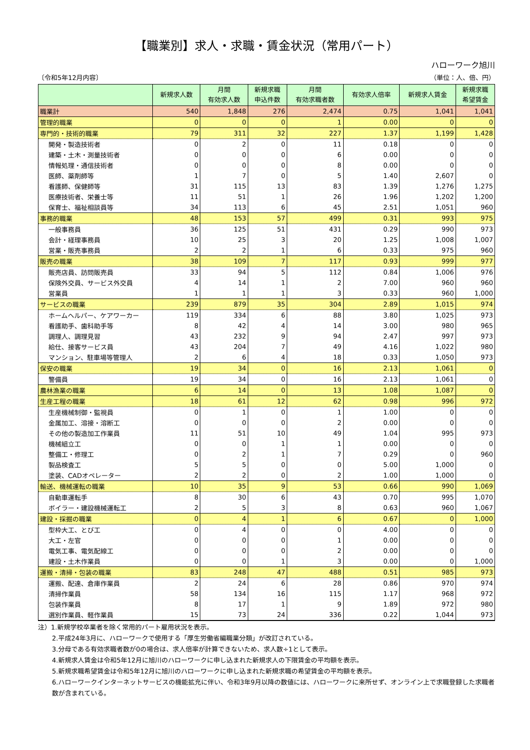【職業別】求人・求職・賃金状況（常用パート）
ハローワーク旭川
〔令和5年12月内容〕 （単位：人、倍、円）
| | 新規求人数 | 月間 有効求人数 | 新規求職 申込件数 | 月間 有効求職者数 | 有効求人倍率 | 新規求人賃金 | 新規求職 希望賃金 |
| --- | --- | --- | --- | --- | --- | --- | --- |
| 職業計 | 540 | 1,848 | 276 | 2,474 | 0.75 | 1,041 | 1,041 |
| 管理的職業 | 0 | 0 | 0 | 1 | 0.00 | 0 | 0 |
| 専門的・技術的職業 | 79 | 311 | 32 | 227 | 1.37 | 1,199 | 1,428 |
| 開発・製造技術者 | 0 | 2 | 0 | 11 | 0.18 | 0 | 0 |
| 建築・土木・測量技術者 | 0 | 0 | 0 | 6 | 0.00 | 0 | 0 |
| 情報処理・通信技術者 | 0 | 0 | 0 | 8 | 0.00 | 0 | 0 |
| 医師、薬剤師等 | 1 | 7 | 0 | 5 | 1.40 | 2,607 | 0 |
| 看護師、保健師等 | 31 | 115 | 13 | 83 | 1.39 | 1,276 | 1,275 |
| 医療技術者、栄養士等 | 11 | 51 | 1 | 26 | 1.96 | 1,202 | 1,200 |
| 保育士、福祉相談員等 | 34 | 113 | 6 | 45 | 2.51 | 1,051 | 960 |
| 事務的職業 | 48 | 153 | 57 | 499 | 0.31 | 993 | 975 |
| 一般事務員 | 36 | 125 | 51 | 431 | 0.29 | 990 | 973 |
| 会計・経理事務員 | 10 | 25 | 3 | 20 | 1.25 | 1,008 | 1,007 |
| 営業・販売事務員 | 2 | 2 | 1 | 6 | 0.33 | 975 | 960 |
| 販売の職業 | 38 | 109 | 7 | 117 | 0.93 | 999 | 977 |
| 販売店員、訪問販売員 | 33 | 94 | 5 | 112 | 0.84 | 1,006 | 976 |
| 保険外交員、サービス外交員 | 4 | 14 | 1 | 2 | 7.00 | 960 | 960 |
| 営業員 | 1 | 1 | 1 | 3 | 0.33 | 960 | 1,000 |
| サービスの職業 | 239 | 879 | 35 | 304 | 2.89 | 1,015 | 974 |
| ホームヘルパー、ケアワーカー | 119 | 334 | 6 | 88 | 3.80 | 1,025 | 973 |
| 看護助手、歯科助手等 | 8 | 42 | 4 | 14 | 3.00 | 980 | 965 |
| 調理人、調理見習 | 43 | 232 | 9 | 94 | 2.47 | 997 | 973 |
| 給仕、接客サービス員 | 43 | 204 | 7 | 49 | 4.16 | 1,022 | 980 |
| マンション、駐車場等管理人 | 2 | 6 | 4 | 18 | 0.33 | 1,050 | 973 |
| 保安の職業 | 19 | 34 | 0 | 16 | 2.13 | 1,061 | 0 |
| 警備員 | 19 | 34 | 0 | 16 | 2.13 | 1,061 | 0 |
| 農林漁業の職業 | 6 | 14 | 0 | 13 | 1.08 | 1,087 | 0 |
| 生産工程の職業 | 18 | 61 | 12 | 62 | 0.98 | 996 | 972 |
| 生産機械制御・監視員 | 0 | 1 | 0 | 1 | 1.00 | 0 | 0 |
| 金属加工、溶接・溶断工 | 0 | 0 | 0 | 2 | 0.00 | 0 | 0 |
| その他の製造加工作業員 | 11 | 51 | 10 | 49 | 1.04 | 995 | 973 |
| 機械組立工 | 0 | 0 | 1 | 1 | 0.00 | 0 | 0 |
| 整備工・修理工 | 0 | 2 | 1 | 7 | 0.29 | 0 | 960 |
| 製品検査工 | 5 | 5 | 0 | 0 | 5.00 | 1,000 | 0 |
| 塗装、CADオペレーター | 2 | 2 | 0 | 2 | 1.00 | 1,000 | 0 |
| 輸送、機械運転の職業 | 10 | 35 | 9 | 53 | 0.66 | 990 | 1,069 |
| 自動車運転手 | 8 | 30 | 6 | 43 | 0.70 | 995 | 1,070 |
| ボイラー・建設機械運転工 | 2 | 5 | 3 | 8 | 0.63 | 960 | 1,067 |
| 建設・採掘の職業 | 0 | 4 | 1 | 6 | 0.67 | 0 | 1,000 |
| 型枠大工、とび工 | 0 | 4 | 0 | 0 | 4.00 | 0 | 0 |
| 大工・左官 | 0 | 0 | 0 | 1 | 0.00 | 0 | 0 |
| 電気工事、電気配線工 | 0 | 0 | 0 | 2 | 0.00 | 0 | 0 |
| 建設・土木作業員 | 0 | 0 | 1 | 3 | 0.00 | 0 | 1,000 |
| 運搬・清掃・包装の職業 | 83 | 248 | 47 | 488 | 0.51 | 985 | 973 |
| 運搬、配達、倉庫作業員 | 2 | 24 | 6 | 28 | 0.86 | 970 | 974 |
| 清掃作業員 | 58 | 134 | 16 | 115 | 1.17 | 968 | 972 |
| 包装作業員 | 8 | 17 | 1 | 9 | 1.89 | 972 | 980 |
| 選別作業員、軽作業員 | 15 | 73 | 24 | 336 | 0.22 | 1,044 | 973 |
注）1.新規学校卒業者を除く常用的パート雇用状況を表示。
2.平成24年3月に、ハローワークで使用する「厚生労働省編職業分類」が改訂されている。
3.分母である有効求職者数が0の場合は、求人倍率が計算できないため、求人数÷1として表示。
4.新規求人賃金は令和5年12月に旭川のハローワークに申し込まれた新規求人の下限賃金の平均額を表示。
5.新規求職希望賃金は令和5年12月に旭川のハローワークに申し込まれた新規求職の希望賃金の平均額を表示。
6.ハローワークインターネットサービスの機能拡充に伴い、令和3年9月以降の数値には、ハローワークに来所せず、オンライン上で求職登録した求職者数が含まれている。